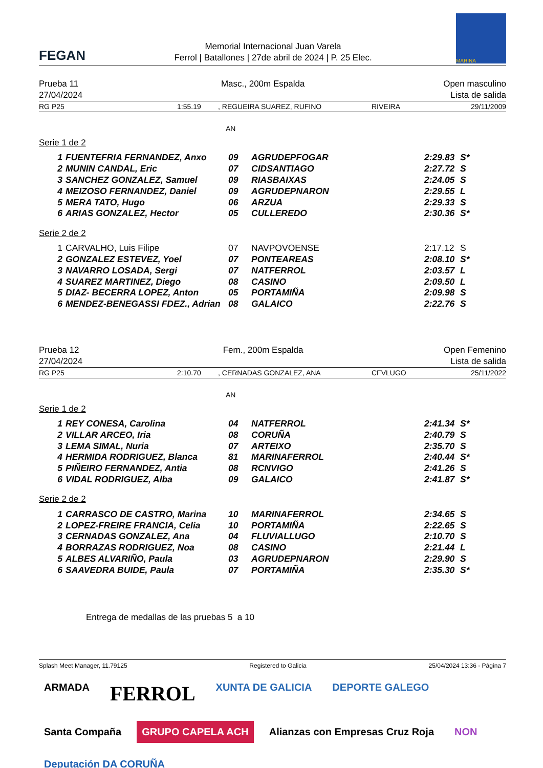FEGAN
Memorial Internacional Juan Varela
Ferrol | Batallones | 27de abril de 2024 | P. 25 Elec.
MARINA
Prueba 11
27/04/2024
Masc., 200m Espalda Open masculino
Lista de salida
RG P25 1:55.19, REGUEIRA SUAREZ, RUFINO RIVEIRA 29/11/2009
AN
Serie 1 de 2
| 1 | FUENTEFRIA FERNANDEZ, Anxo | 09 | AGRUDEPFOGAR | 2:29.83 | S* |
| 2 | MUNIN CANDAL, Eric | 07 | CIDSANTIAGO | 2:27.72 | S |
| 3 | SANCHEZ GONZALEZ, Samuel | 09 | RIASBAIXAS | 2:24.05 | S |
| 4 | MEIZOSO FERNANDEZ, Daniel | 09 | AGRUDEPNARON | 2:29.55 | L |
| 5 | MERA TATO, Hugo | 06 | ARZUA | 2:29.33 | S |
| 6 | ARIAS GONZALEZ, Hector | 05 | CULLEREDO | 2:30.36 | S* |
Serie 2 de 2
| 1 | CARVALHO, Luis Filipe | 07 | NAVPOVOENSE | 2:17.12 | S |
| 2 | GONZALEZ ESTEVEZ, Yoel | 07 | PONTEAREAS | 2:08.10 | S* |
| 3 | NAVARRO LOSADA, Sergi | 07 | NATFERROL | 2:03.57 | L |
| 4 | SUAREZ MARTINEZ, Diego | 08 | CASINO | 2:09.50 | L |
| 5 | DIAZ- BECERRA LOPEZ, Anton | 05 | PORTAMIÑA | 2:09.98 | S |
| 6 | MENDEZ-BENEGASSI FDEZ., Adrian | 08 | GALAICO | 2:22.76 | S |
Prueba 12
27/04/2024
Fem., 200m Espalda Open Femenino
Lista de salida
RG P25 2:10.70, CERNADAS GONZALEZ, ANA CFVLUGO 25/11/2022
AN
Serie 1 de 2
| 1 | REY CONESA, Carolina | 04 | NATFERROL | 2:41.34 | S* |
| 2 | VILLAR ARCEO, Iria | 08 | CORUÑA | 2:40.79 | S |
| 3 | LEMA SIMAL, Nuria | 07 | ARTEIXO | 2:35.70 | S |
| 4 | HERMIDA RODRIGUEZ, Blanca | 81 | MARINAFERROL | 2:40.44 | S* |
| 5 | PIÑEIRO FERNANDEZ, Antia | 08 | RCNVIGO | 2:41.26 | S |
| 6 | VIDAL RODRIGUEZ, Alba | 09 | GALAICO | 2:41.87 | S* |
Serie 2 de 2
| 1 | CARRASCO DE CASTRO, Marina | 10 | MARINAFERROL | 2:34.65 | S |
| 2 | LOPEZ-FREIRE FRANCIA, Celia | 10 | PORTAMIÑA | 2:22.65 | S |
| 3 | CERNADAS GONZALEZ, Ana | 04 | FLUVIALLUGO | 2:10.70 | S |
| 4 | BORRAZAS RODRIGUEZ, Noa | 08 | CASINO | 2:21.44 | L |
| 5 | ALBES ALVARIÑO, Paula | 03 | AGRUDEPNARON | 2:29.90 | S |
| 6 | SAAVEDRA BUIDE, Paula | 07 | PORTAMIÑA | 2:35.30 | S* |
Entrega de medallas de las pruebas 5 a 10
Splash Meet Manager, 11.79125 Registered to Galicia 25/04/2024 13:36 - Página 7
ARMADA FERROL XUNTA DE GALICIA DEPORTE GALEGO Santa Compaña GRUPO CAPELA ACH Alianzas con Empresas Cruz Roja NON Deputación DA CORUÑA